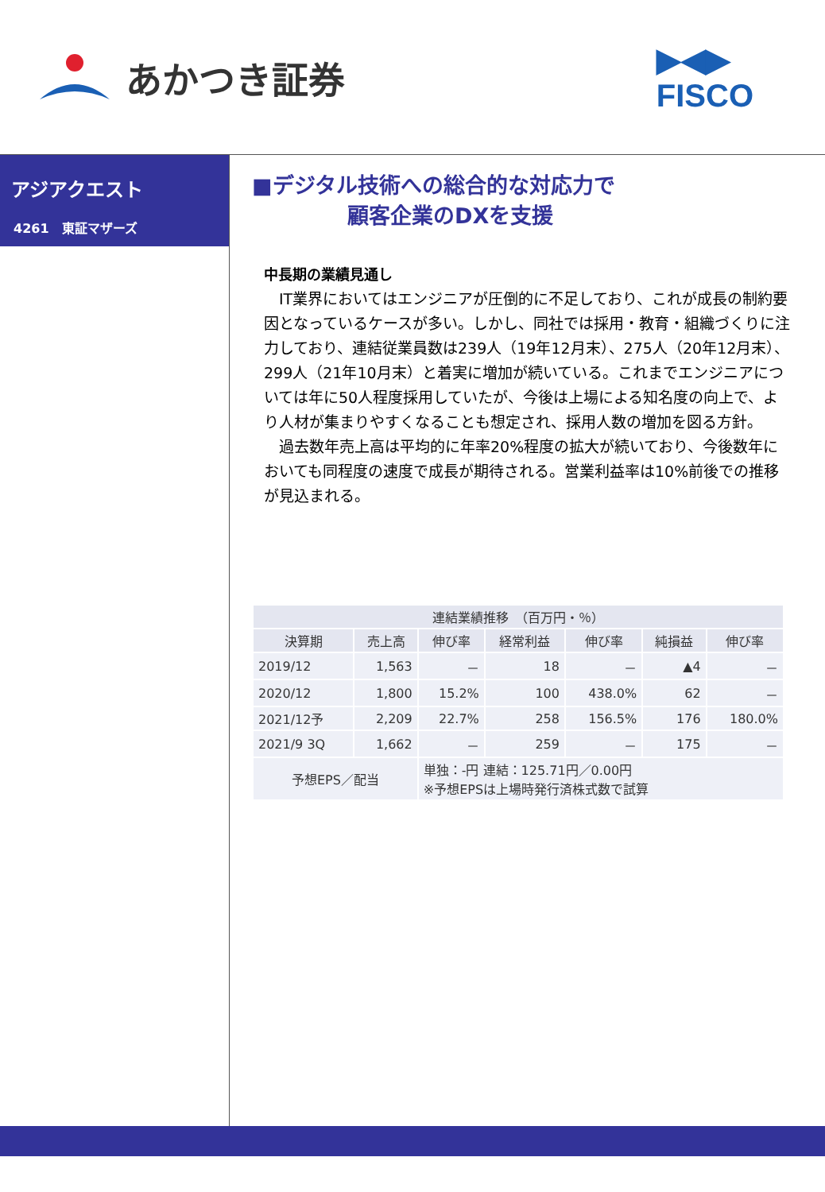あかつき証券
▶◀▶
FISCO
アジアクエスト
4261　東証マザーズ
■デジタル技術への総合的な対応力で
顧客企業のDXを支援
中長期の業績見通し
　IT業界においてはエンジニアが圧倒的に不足しており、これが成長の制約要因となっているケースが多い。しかし、同社では採用・教育・組織づくりに注力しており、連結従業員数は239人（19年12月末）、275人（20年12月末）、299人（21年10月末）と着実に増加が続いている。これまでエンジニアについては年に50人程度採用していたが、今後は上場による知名度の向上で、より人材が集まりやすくなることも想定され、採用人数の増加を図る方針。
　過去数年売上高は平均的に年率20%程度の拡大が続いており、今後数年においても同程度の速度で成長が期待される。営業利益率は10%前後での推移が見込まれる。
| 連結業績推移 （百万円・％） | | | | | | |
| --- | --- | --- | --- | --- | --- | --- |
| 決算期 | 売上高 | 伸び率 | 経常利益 | 伸び率 | 純損益 | 伸び率 |
| 2019/12 | 1,563 | － | 18 | － | ▲4 | － |
| 2020/12 | 1,800 | 15.2% | 100 | 438.0% | 62 | － |
| 2021/12予 | 2,209 | 22.7% | 258 | 156.5% | 176 | 180.0% |
| 2021/9 3Q | 1,662 | － | 259 | － | 175 | － |
| 予想EPS／配当 | | 単独：-円 連結：125.71円／0.00円 ※予想EPSは上場時発行済株式数で試算 | | | | |